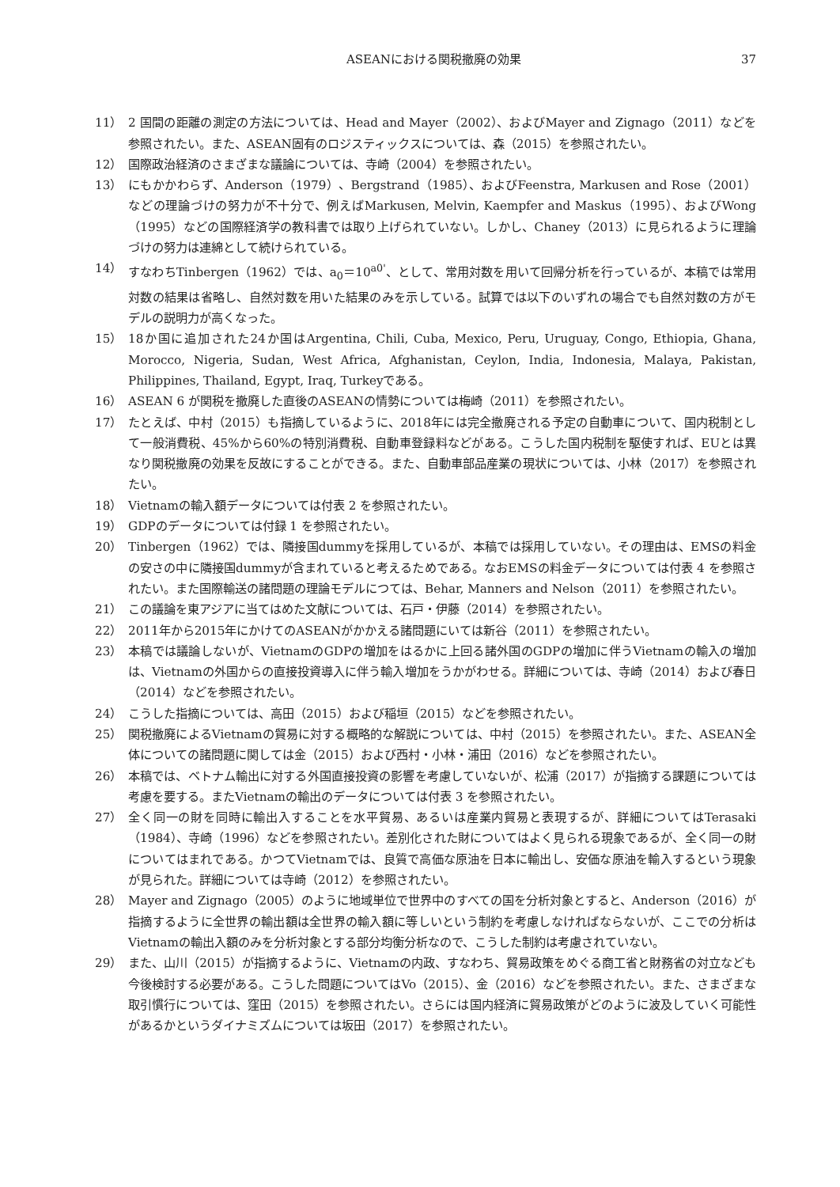ASEANにおける関税撤廃の効果 37
11） 2 国間の距離の測定の方法については、Head and Mayer（2002）、およびMayer and Zignago（2011）などを参照されたい。また、ASEAN固有のロジスティックスについては、森（2015）を参照されたい。
12） 国際政治経済のさまざまな議論については、寺崎（2004）を参照されたい。
13） にもかかわらず、Anderson（1979）、Bergstrand（1985）、およびFeenstra, Markusen and Rose（2001）などの理論づけの努力が不十分で、例えばMarkusen, Melvin, Kaempfer and Maskus（1995）、およびWong（1995）などの国際経済学の教科書では取り上げられていない。しかし、Chaney（2013）に見られるように理論づけの努力は連綿として続けられている。
14） すなわちTinbergen（1962）では、a<sub>0</sub>＝10<sup>a0'</sup>、として、常用対数を用いて回帰分析を行っているが、本稿では常用対数の結果は省略し、自然対数を用いた結果のみを示している。試算では以下のいずれの場合でも自然対数の方がモデルの説明力が高くなった。
15） 18か国に追加された24か国はArgentina, Chili, Cuba, Mexico, Peru, Uruguay, Congo, Ethiopia, Ghana, Morocco, Nigeria, Sudan, West Africa, Afghanistan, Ceylon, India, Indonesia, Malaya, Pakistan, Philippines, Thailand, Egypt, Iraq, Turkeyである。
16） ASEAN 6 が関税を撤廃した直後のASEANの情勢については梅崎（2011）を参照されたい。
17） たとえば、中村（2015）も指摘しているように、2018年には完全撤廃される予定の自動車について、国内税制として一般消費税、45%から60%の特別消費税、自動車登録料などがある。こうした国内税制を駆使すれば、EUとは異なり関税撤廃の効果を反故にすることができる。また、自動車部品産業の現状については、小林（2017）を参照されたい。
18） Vietnamの輸入額データについては付表 2 を参照されたい。
19） GDPのデータについては付録 1 を参照されたい。
20） Tinbergen（1962）では、隣接国dummyを採用しているが、本稿では採用していない。その理由は、EMSの料金の安さの中に隣接国dummyが含まれていると考えるためである。なおEMSの料金データについては付表 4 を参照されたい。また国際輸送の諸問題の理論モデルにつては、Behar, Manners and Nelson（2011）を参照されたい。
21） この議論を東アジアに当てはめた文献については、石戸・伊藤（2014）を参照されたい。
22） 2011年から2015年にかけてのASEANがかかえる諸問題にいては新谷（2011）を参照されたい。
23） 本稿では議論しないが、VietnamのGDPの増加をはるかに上回る諸外国のGDPの増加に伴うVietnamの輸入の増加は、Vietnamの外国からの直接投資導入に伴う輸入増加をうかがわせる。詳細については、寺崎（2014）および春日（2014）などを参照されたい。
24） こうした指摘については、高田（2015）および稲垣（2015）などを参照されたい。
25） 関税撤廃によるVietnamの貿易に対する概略的な解説については、中村（2015）を参照されたい。また、ASEAN全体についての諸問題に関しては金（2015）および西村・小林・浦田（2016）などを参照されたい。
26） 本稿では、ベトナム輸出に対する外国直接投資の影響を考慮していないが、松浦（2017）が指摘する課題については考慮を要する。またVietnamの輸出のデータについては付表 3 を参照されたい。
27） 全く同一の財を同時に輸出入することを水平貿易、あるいは産業内貿易と表現するが、詳細についてはTerasaki（1984）、寺崎（1996）などを参照されたい。差別化された財についてはよく見られる現象であるが、全く同一の財についてはまれである。かつてVietnamでは、良質で高価な原油を日本に輸出し、安価な原油を輸入するという現象が見られた。詳細については寺崎（2012）を参照されたい。
28） Mayer and Zignago（2005）のように地域単位で世界中のすべての国を分析対象とすると、Anderson（2016）が指摘するように全世界の輸出額は全世界の輸入額に等しいという制約を考慮しなければならないが、ここでの分析はVietnamの輸出入額のみを分析対象とする部分均衡分析なので、こうした制約は考慮されていない。
29） また、山川（2015）が指摘するように、Vietnamの内政、すなわち、貿易政策をめぐる商工省と財務省の対立なども今後検討する必要がある。こうした問題についてはVo（2015）、金（2016）などを参照されたい。また、さまざまな取引慣行については、窪田（2015）を参照されたい。さらには国内経済に貿易政策がどのように波及していく可能性があるかというダイナミズムについては坂田（2017）を参照されたい。